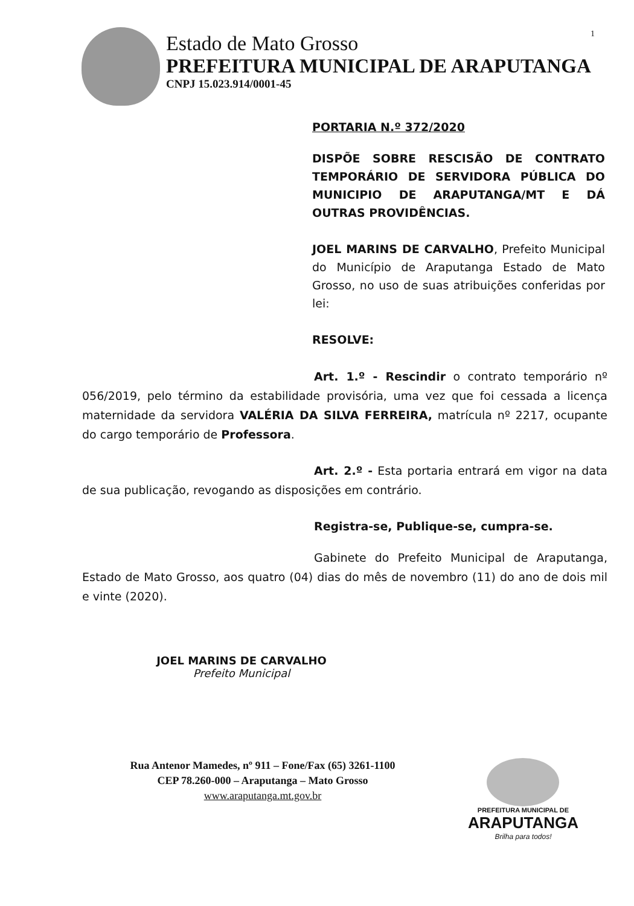1
Estado de Mato Grosso
PREFEITURA MUNICIPAL DE ARAPUTANGA
CNPJ 15.023.914/0001-45
PORTARIA N.º 372/2020
DISPÕE SOBRE RESCISÃO DE CONTRATO TEMPORÁRIO DE SERVIDORA PÚBLICA DO MUNICIPIO DE ARAPUTANGA/MT E DÁ OUTRAS PROVIDÊNCIAS.
JOEL MARINS DE CARVALHO, Prefeito Municipal do Município de Araputanga Estado de Mato Grosso, no uso de suas atribuições conferidas por lei:
RESOLVE:
Art. 1.º - Rescindir o contrato temporário nº 056/2019, pelo término da estabilidade provisória, uma vez que foi cessada a licença maternidade da servidora VALÉRIA DA SILVA FERREIRA, matrícula nº 2217, ocupante do cargo temporário de Professora.
Art. 2.º - Esta portaria entrará em vigor na data de sua publicação, revogando as disposições em contrário.
Registra-se, Publique-se, cumpra-se.
Gabinete do Prefeito Municipal de Araputanga, Estado de Mato Grosso, aos quatro (04) dias do mês de novembro (11) do ano de dois mil e vinte (2020).
JOEL MARINS DE CARVALHO
Prefeito Municipal
Rua Antenor Mamedes, nº 911 – Fone/Fax (65) 3261-1100
CEP 78.260-000 – Araputanga – Mato Grosso
www.araputanga.mt.gov.br
PREFEITURA MUNICIPAL DE
ARAPUTANGA
Brilha para todos!